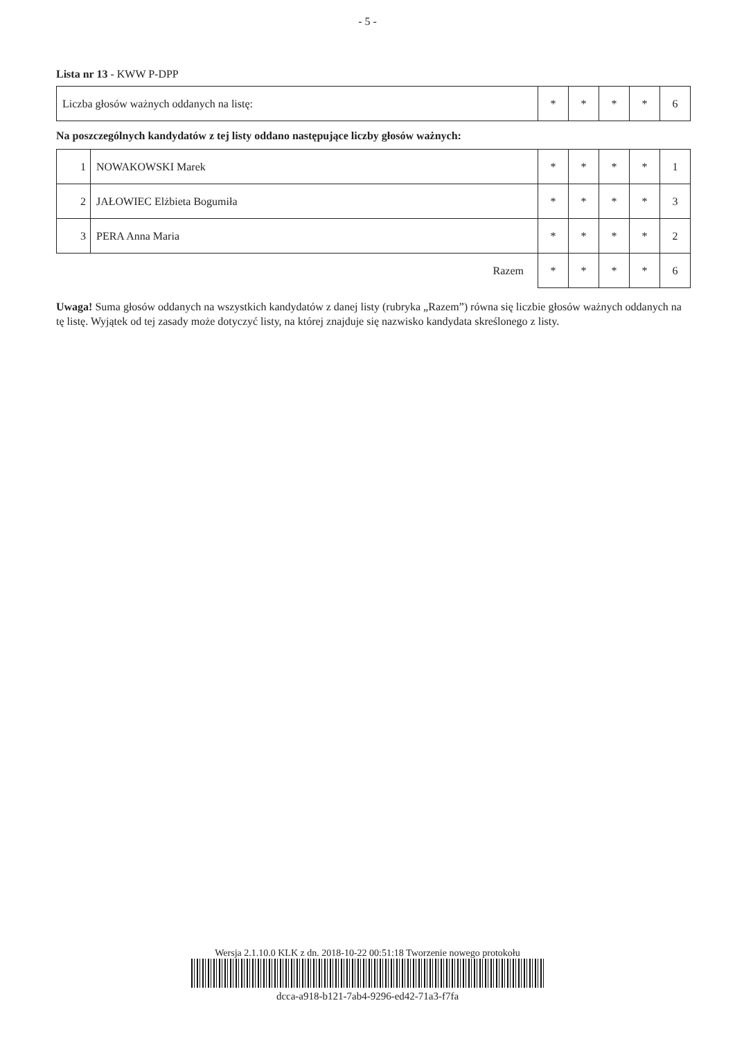- 5 -
Lista nr 13 - KWW P-DPP
| Liczba głosów ważnych oddanych na listę: | * | * | * | * | 6 |
Na poszczególnych kandydatów z tej listy oddano następujące liczby głosów ważnych:
| 1 | NOWAKOWSKI Marek | * | * | * | * | 1 |
| 2 | JAŁOWIEC Elżbieta Bogumiła | * | * | * | * | 3 |
| 3 | PERA Anna Maria | * | * | * | * | 2 |
| | Razem | * | * | * | * | 6 |
Uwaga! Suma głosów oddanych na wszystkich kandydatów z danej listy (rubryka „Razem”) równa się liczbie głosów ważnych oddanych na tę listę. Wyjątek od tej zasady może dotyczyć listy, na której znajduje się nazwisko kandydata skreślonego z listy.
Wersja 2.1.10.0 KLK z dn. 2018-10-22 00:51:18 Tworzenie nowego protokołu
dcca-a918-b121-7ab4-9296-ed42-71a3-f7fa